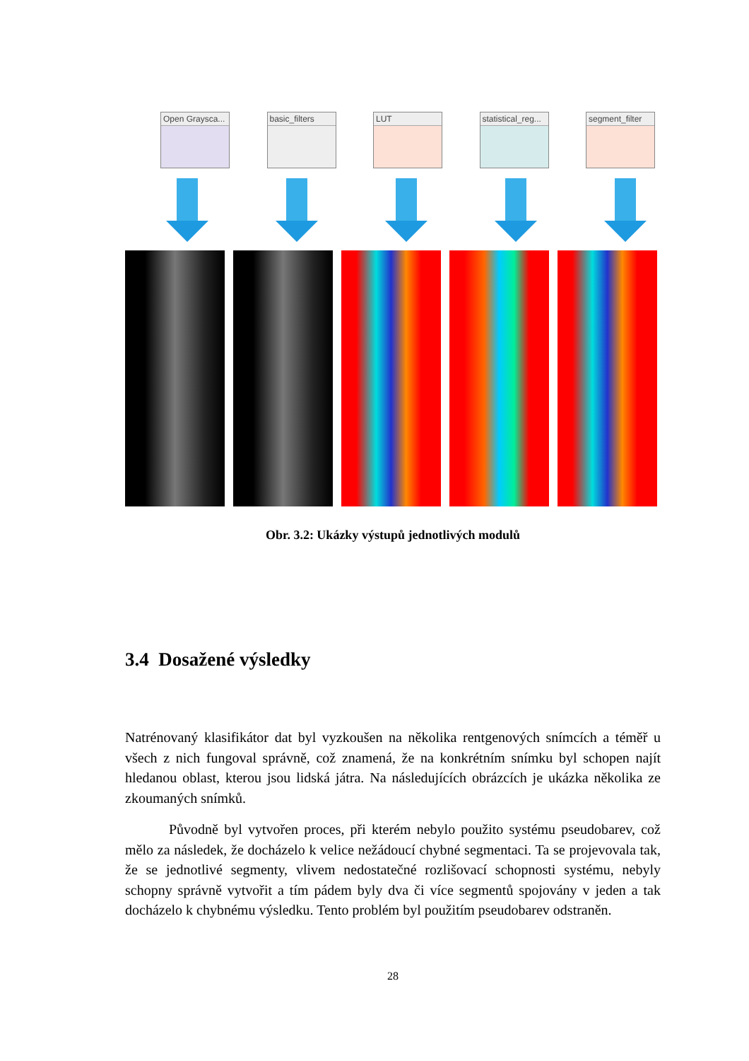Open Graysca...
basic_filters LUT statistical_reg...
segment_filter
Obr. 3.2: Ukázky výstupů jednotlivých modulů
3.4 Dosažené výsledky
Natrénovaný klasifikátor dat byl vyzkoušen na několika rentgenových snímcích a téměř u všech z nich fungoval správně, což znamená, že na konkrétním snímku byl schopen najít hledanou oblast, kterou jsou lidská játra. Na následujících obrázcích je ukázka několika ze zkoumaných snímků.
Původně byl vytvořen proces, při kterém nebylo použito systému pseudobarev, což mělo za následek, že docházelo k velice nežádoucí chybné segmentaci. Ta se projevovala tak, že se jednotlivé segmenty, vlivem nedostatečné rozlišovací schopnosti systému, nebyly schopny správně vytvořit a tím pádem byly dva či více segmentů spojovány v jeden a tak docházelo k chybnému výsledku. Tento problém byl použitím pseudobarev odstraněn.
28